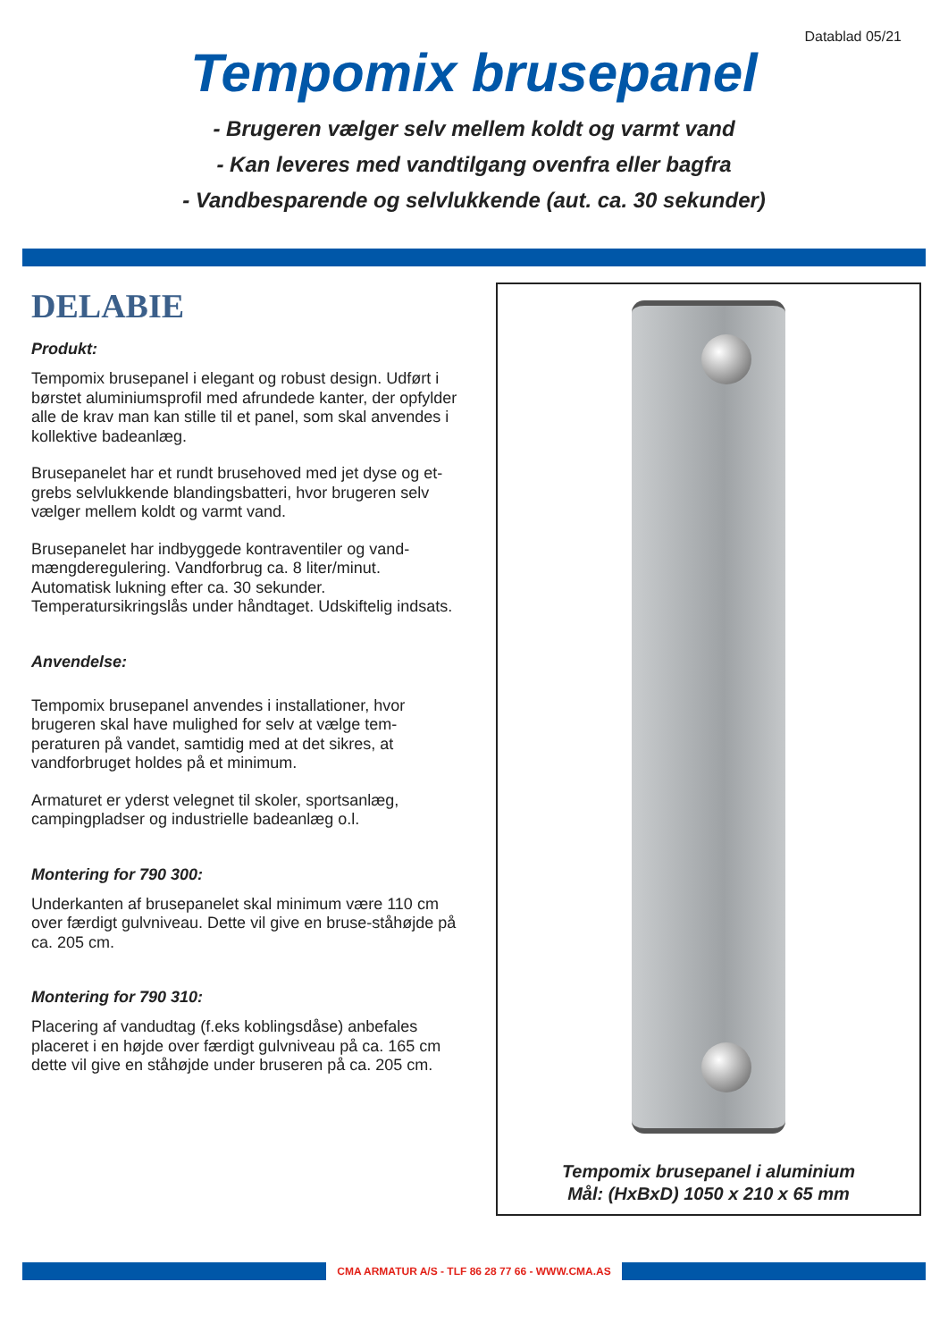Datablad 05/21
Tempomix brusepanel
- Brugeren vælger selv mellem koldt og varmt vand
- Kan leveres med vandtilgang ovenfra eller bagfra
- Vandbesparende og selvlukkende (aut. ca. 30 sekunder)
DELABIE
Produkt:
Tempomix brusepanel i elegant og robust design. Udført i børstet aluminiumsprofil med afrundede kanter, der opfylder alle de krav man kan stille til et panel, som skal anvendes i kollektive badeanlæg.
Brusepanelet har et rundt brusehoved med jet dyse og et-grebs selvlukkende blandingsbatteri, hvor brugeren selv vælger mellem koldt og varmt vand.
Brusepanelet har indbyggede kontraventiler og vand-mængderegulering. Vandforbrug ca. 8 liter/minut. Automatisk lukning efter ca. 30 sekunder. Temperatursikringslås under håndtaget. Udskiftelig indsats.
Anvendelse:
Tempomix brusepanel anvendes i installationer, hvor brugeren skal have mulighed for selv at vælge tem-peraturen på vandet, samtidig med at det sikres, at vandforbruget holdes på et minimum.
Armaturet er yderst velegnet til skoler, sportsanlæg, campingpladser og industrielle badeanlæg o.l.
Montering for 790 300:
Underkanten af brusepanelet skal minimum være 110 cm over færdigt gulvniveau. Dette vil give en bruse-ståhøjde på ca. 205 cm.
Montering for 790 310:
Placering af vandudtag (f.eks koblingsdåse) anbefales placeret i en højde over færdigt gulvniveau på ca. 165 cm dette vil give en ståhøjde under bruseren på ca. 205 cm.
Tempomix brusepanel i aluminium
Mål: (HxBxD) 1050 x 210 x 65 mm
CMA ARMATUR A/S - TLF 86 28 77 66 - WWW.CMA.AS